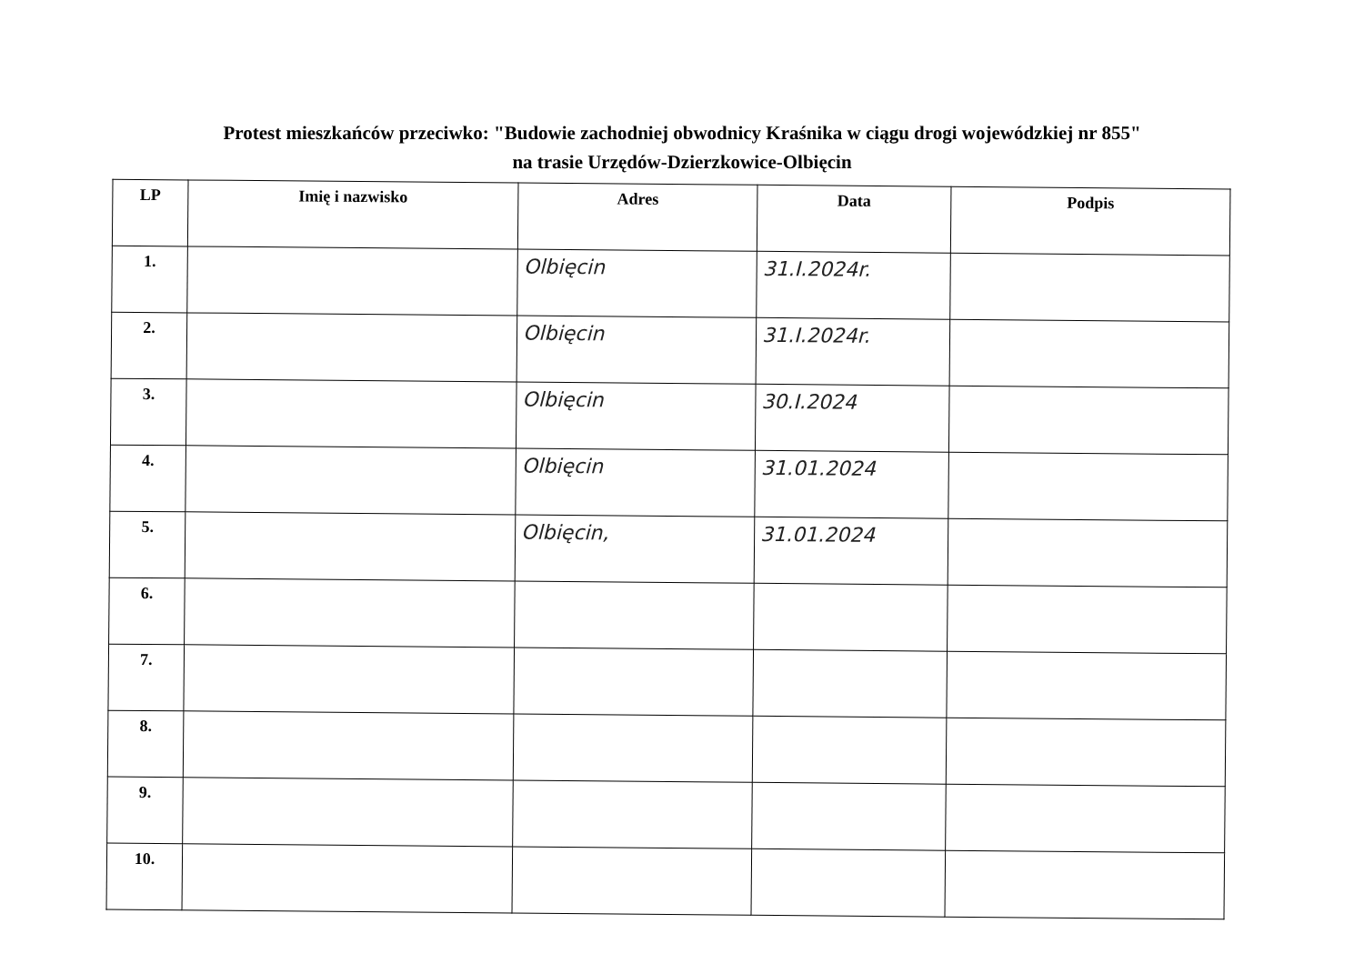Protest mieszkańców przeciwko: "Budowie zachodniej obwodnicy Kraśnika w ciągu drogi wojewódzkiej nr 855"
na trasie Urzędów-Dzierzkowice-Olbięcin
| LP | Imię i nazwisko | Adres | Data | Podpis |
| --- | --- | --- | --- | --- |
| 1. | | Olbięcin | 31.I.2024r. | |
| 2. | | Olbięcin | 31.I.2024r. | |
| 3. | | Olbięcin | 30.I.2024 | |
| 4. | | Olbięcin | 31.01.2024 | |
| 5. | | Olbięcin, | 31.01.2024 | |
| 6. | | | | |
| 7. | | | | |
| 8. | | | | |
| 9. | | | | |
| 10. | | | | |